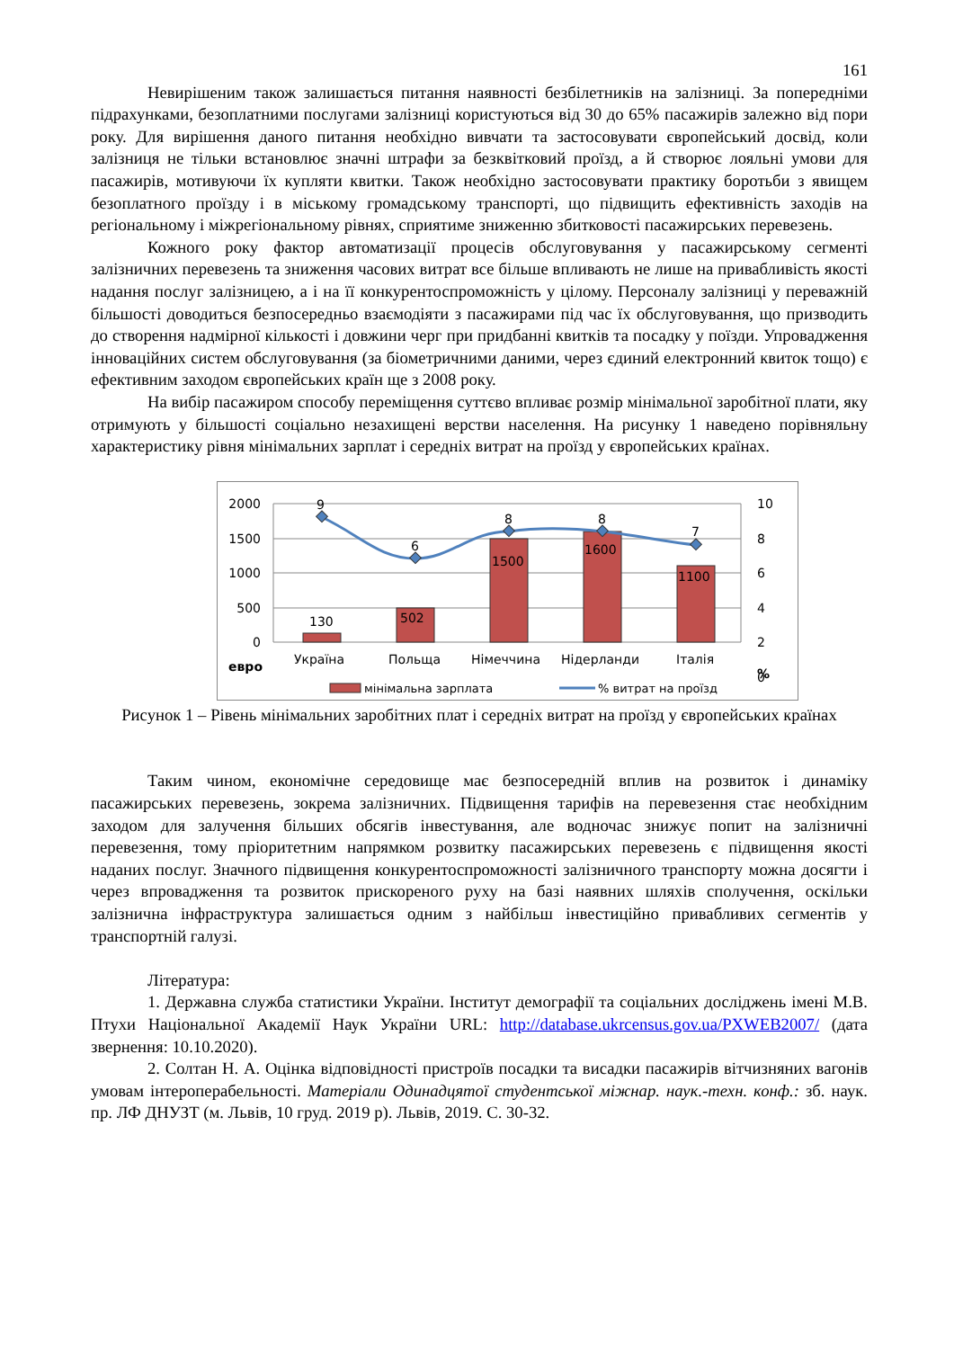161
Невирішеним також залишається питання наявності безбілетників на залізниці. За попередніми підрахунками, безоплатними послугами залізниці користуються від 30 до 65% пасажирів залежно від пори року. Для вирішення даного питання необхідно вивчати та застосовувати європейський досвід, коли залізниця не тільки встановлює значні штрафи за безквітковий проїзд, а й створює лояльні умови для пасажирів, мотивуючи їх купляти квитки. Також необхідно застосовувати практику боротьби з явищем безоплатного проїзду і в міському громадському транспорті, що підвищить ефективність заходів на регіональному і міжрегіональному рівнях, сприятиме зниженню збитковості пасажирських перевезень.
Кожного року фактор автоматизації процесів обслуговування у пасажирському сегменті залізничних перевезень та зниження часових витрат все більше впливають не лише на привабливість якості надання послуг залізницею, а і на її конкурентоспроможність у цілому. Персоналу залізниці у переважній більшості доводиться безпосередньо взаємодіяти з пасажирами під час їх обслуговування, що призводить до створення надмірної кількості і довжини черг при придбанні квитків та посадку у поїзди. Упровадження інноваційних систем обслуговування (за біометричними даними, через єдиний електронний квиток тощо) є ефективним заходом європейських країн ще з 2008 року.
На вибір пасажиром способу переміщення суттєво впливає розмір мінімальної заробітної плати, яку отримують у більшості соціально незахищені верстви населення. На рисунку 1 наведено порівняльну характеристику рівня мінімальних зарплат і середніх витрат на проїзд у європейських країнах.
2000
1500
1000
500
0
10
8
6
4
2
0
9
6
8
8
7
130
502
1500
1600
1100
евро
Україна
Польща
Німеччина
Нідерланди
Італія
%
мінімальна зарплата
% витрат на проїзд
Рисунок 1 – Рівень мінімальних заробітних плат і середніх витрат на проїзд у європейських країнах
Таким чином, економічне середовище має безпосередній вплив на розвиток і динаміку пасажирських перевезень, зокрема залізничних. Підвищення тарифів на перевезення стає необхідним заходом для залучення більших обсягів інвестування, але водночас знижує попит на залізничні перевезення, тому пріоритетним напрямком розвитку пасажирських перевезень є підвищення якості наданих послуг. Значного підвищення конкурентоспроможності залізничного транспорту можна досягти і через впровадження та розвиток прискореного руху на базі наявних шляхів сполучення, оскільки залізнична інфраструктура залишається одним з найбільш інвестиційно привабливих сегментів у транспортній галузі.
Література:
1. Державна служба статистики України. Інститут демографії та соціальних досліджень імені М.В. Птухи Національної Академії Наук України URL: http://database.ukrcensus.gov.ua/PXWEB2007/ (дата звернення: 10.10.2020).
2. Солтан Н. А. Оцінка відповідності пристроїв посадки та висадки пасажирів вітчизняних вагонів умовам інтероперабельності. Матеріали Одинадцятої студентської міжнар. наук.-техн. конф.: зб. наук. пр. ЛФ ДНУЗТ (м. Львів, 10 груд. 2019 р). Львів, 2019. С. 30-32.